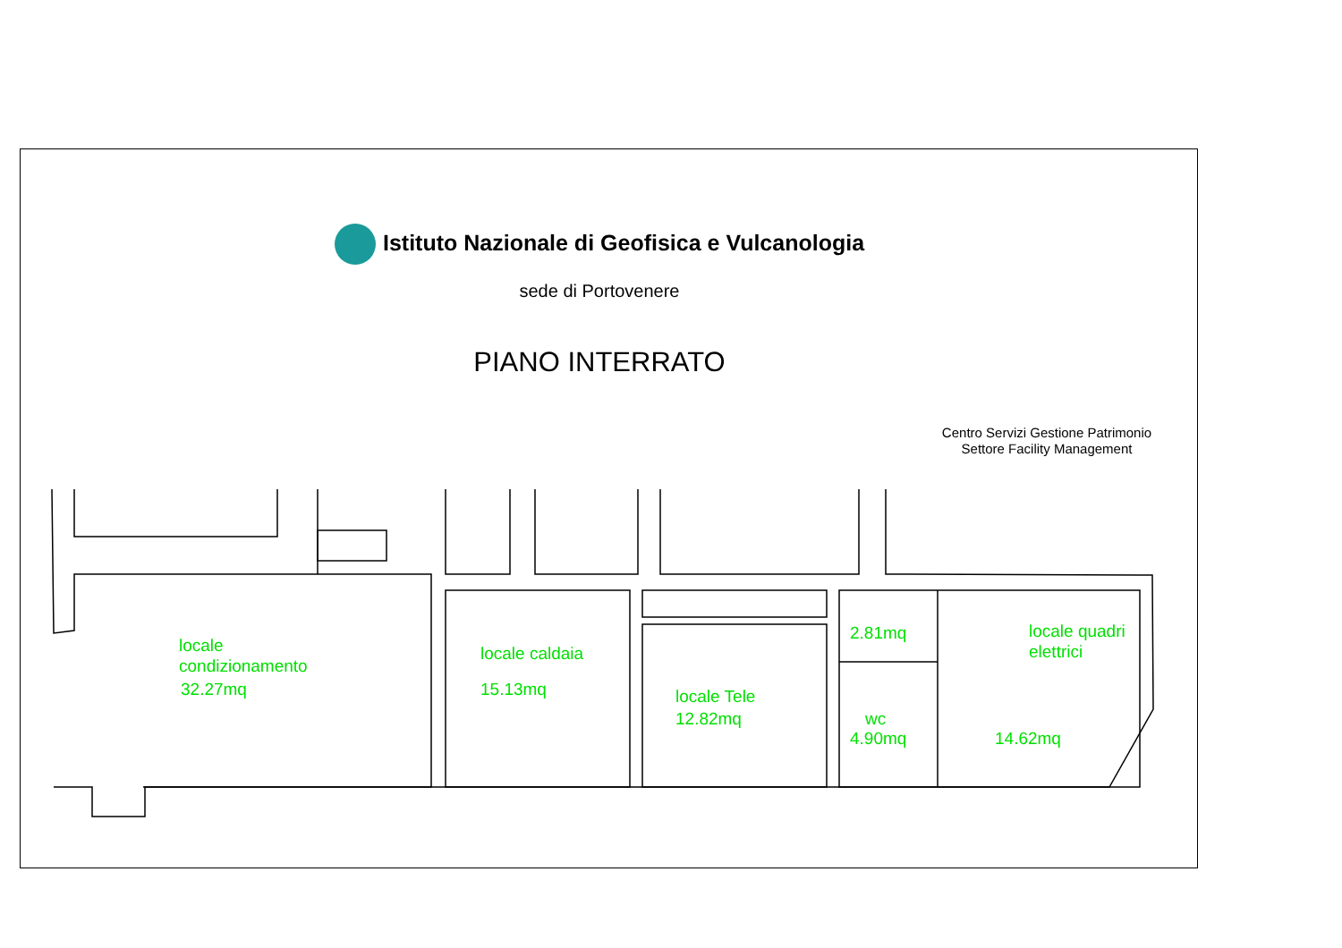Istituto Nazionale di Geofisica e Vulcanologia
sede di Portovenere
PIANO INTERRATO
Centro Servizi Gestione Patrimonio
Settore Facility Management
locale
condizionamento
32.27mq
locale caldaia
15.13mq
locale Tele
12.82mq
2.81mq
wc
4.90mq
locale quadri
elettrici
14.62mq